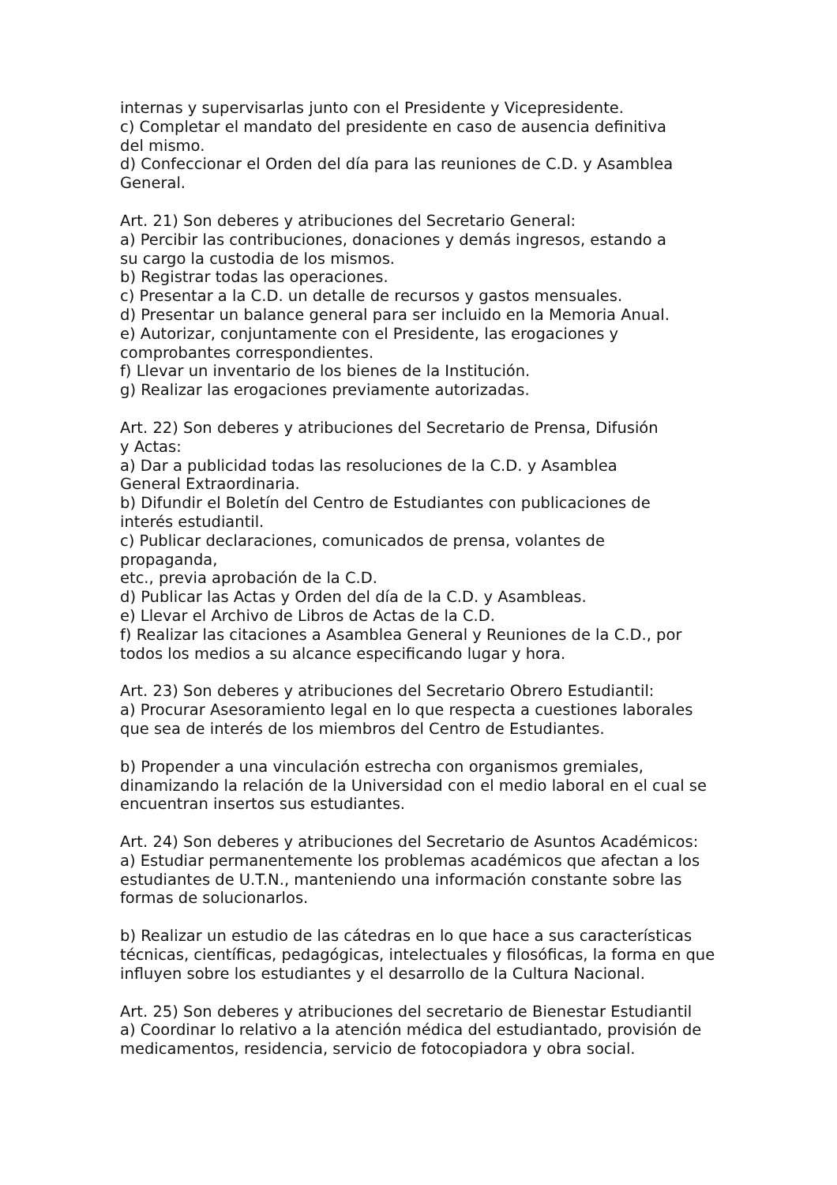internas y supervisarlas junto con el Presidente y Vicepresidente.
c) Completar el mandato del presidente en caso de ausencia definitiva
del mismo.
d) Confeccionar el Orden del día para las reuniones de C.D. y Asamblea
General.
Art. 21) Son deberes y atribuciones del Secretario General:
a) Percibir las contribuciones, donaciones y demás ingresos, estando a
su cargo la custodia de los mismos.
b) Registrar todas las operaciones.
c) Presentar a la C.D. un detalle de recursos y gastos mensuales.
d) Presentar un balance general para ser incluido en la Memoria Anual.
e) Autorizar, conjuntamente con el Presidente, las erogaciones y
comprobantes correspondientes.
f) Llevar un inventario de los bienes de la Institución.
g) Realizar las erogaciones previamente autorizadas.
Art. 22) Son deberes y atribuciones del Secretario de Prensa, Difusión
y Actas:
a) Dar a publicidad todas las resoluciones de la C.D. y Asamblea
General Extraordinaria.
b) Difundir el Boletín del Centro de Estudiantes con publicaciones de
interés estudiantil.
c) Publicar declaraciones, comunicados de prensa, volantes de
propaganda,
etc., previa aprobación de la C.D.
d) Publicar las Actas y Orden del día de la C.D. y Asambleas.
e) Llevar el Archivo de Libros de Actas de la C.D.
f) Realizar las citaciones a Asamblea General y Reuniones de la C.D., por
todos los medios a su alcance especificando lugar y hora.
Art. 23) Son deberes y atribuciones del Secretario Obrero Estudiantil:
a) Procurar Asesoramiento legal en lo que respecta a cuestiones laborales
que sea de interés de los miembros del Centro de Estudiantes.
b) Propender a una vinculación estrecha con organismos gremiales,
dinamizando la relación de la Universidad con el medio laboral en el cual se
encuentran insertos sus estudiantes.
Art. 24) Son deberes y atribuciones del Secretario de Asuntos Académicos:
a) Estudiar permanentemente los problemas académicos que afectan a los
estudiantes de U.T.N., manteniendo una información constante sobre las
formas de solucionarlos.
b) Realizar un estudio de las cátedras en lo que hace a sus características
técnicas, científicas, pedagógicas, intelectuales y filosóficas, la forma en que
influyen sobre los estudiantes y el desarrollo de la Cultura Nacional.
Art. 25) Son deberes y atribuciones del secretario de Bienestar Estudiantil
a) Coordinar lo relativo a la atención médica del estudiantado, provisión de
medicamentos, residencia, servicio de fotocopiadora y obra social.